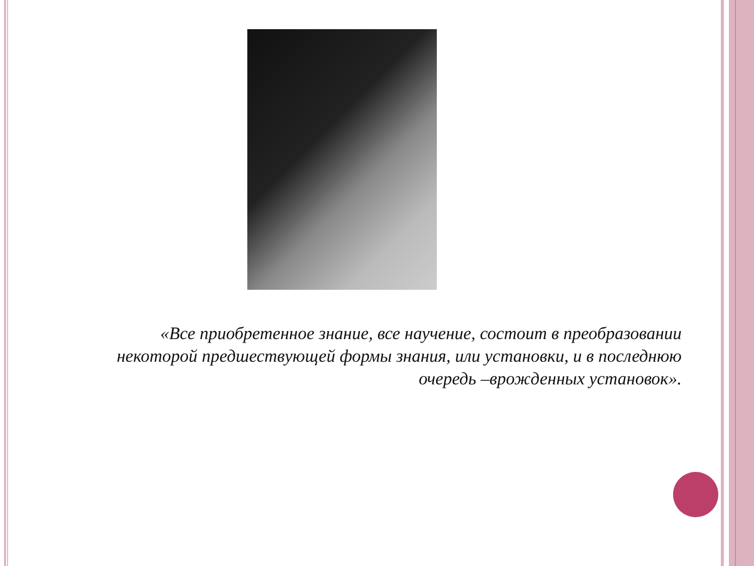«Все приобретенное знание, все научение, состоит в преобразовании некоторой предшествующей формы знания, или установки, и в последнюю очередь –врожденных установок».